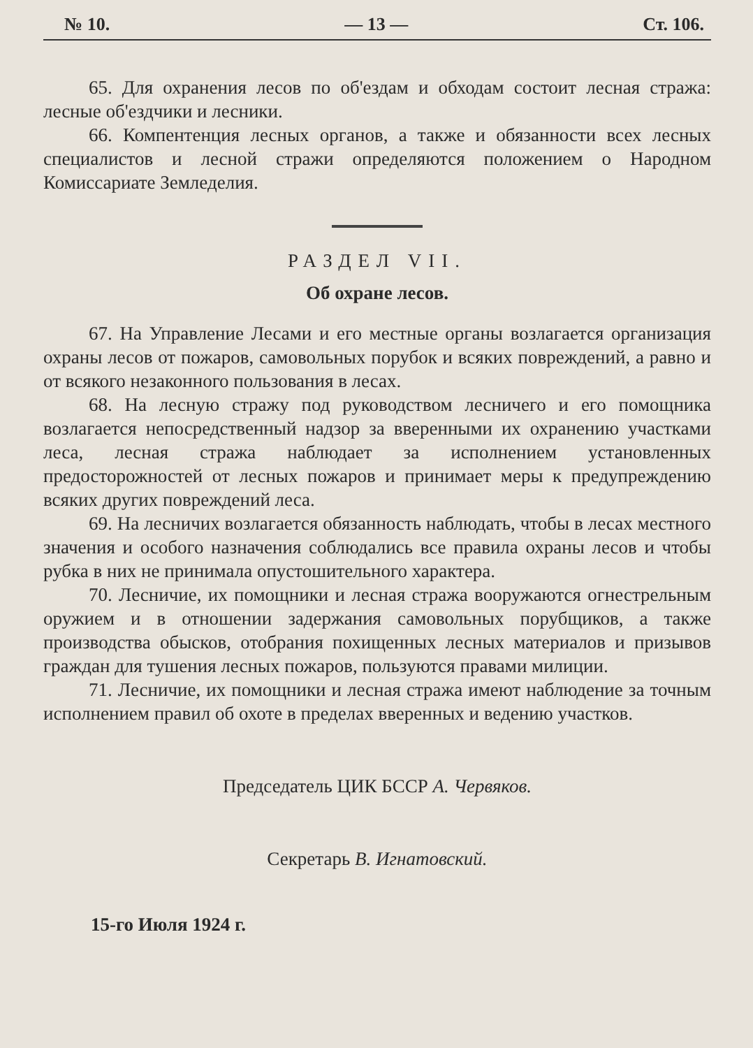№ 10. — 13 — Ст. 106.
65. Для охранения лесов по об'ездам и обходам состоит лесная стража: лесные об'ездчики и лесники.
66. Компентенция лесных органов, а также и обязанности всех лесных специалистов и лесной стражи определяются положением о Народном Комиссариате Земледелия.
РАЗДЕЛ VII.
Об охране лесов.
67. На Управление Лесами и его местные органы возлагается организация охраны лесов от пожаров, самовольных порубок и всяких повреждений, а равно и от всякого незаконного пользования в лесах.
68. На лесную стражу под руководством лесничего и его помощника возлагается непосредственный надзор за вверенными их охранению участками леса, лесная стража наблюдает за исполнением установленных предосторожностей от лесных пожаров и принимает меры к предупреждению всяких других повреждений леса.
69. На лесничих возлагается обязанность наблюдать, чтобы в лесах местного значения и особого назначения соблюдались все правила охраны лесов и чтобы рубка в них не принимала опустошительного характера.
70. Лесничие, их помощники и лесная стража вооружаются огнестрельным оружием и в отношении задержания самовольных порубщиков, а также производства обысков, отобрания похищенных лесных материалов и призывов граждан для тушения лесных пожаров, пользуются правами милиции.
71. Лесничие, их помощники и лесная стража имеют наблюдение за точным исполнением правил об охоте в пределах вверенных и ведению участков.
Председатель ЦИК БССР А. Червяков.
Секретарь В. Игнатовский.
15-го Июля 1924 г.